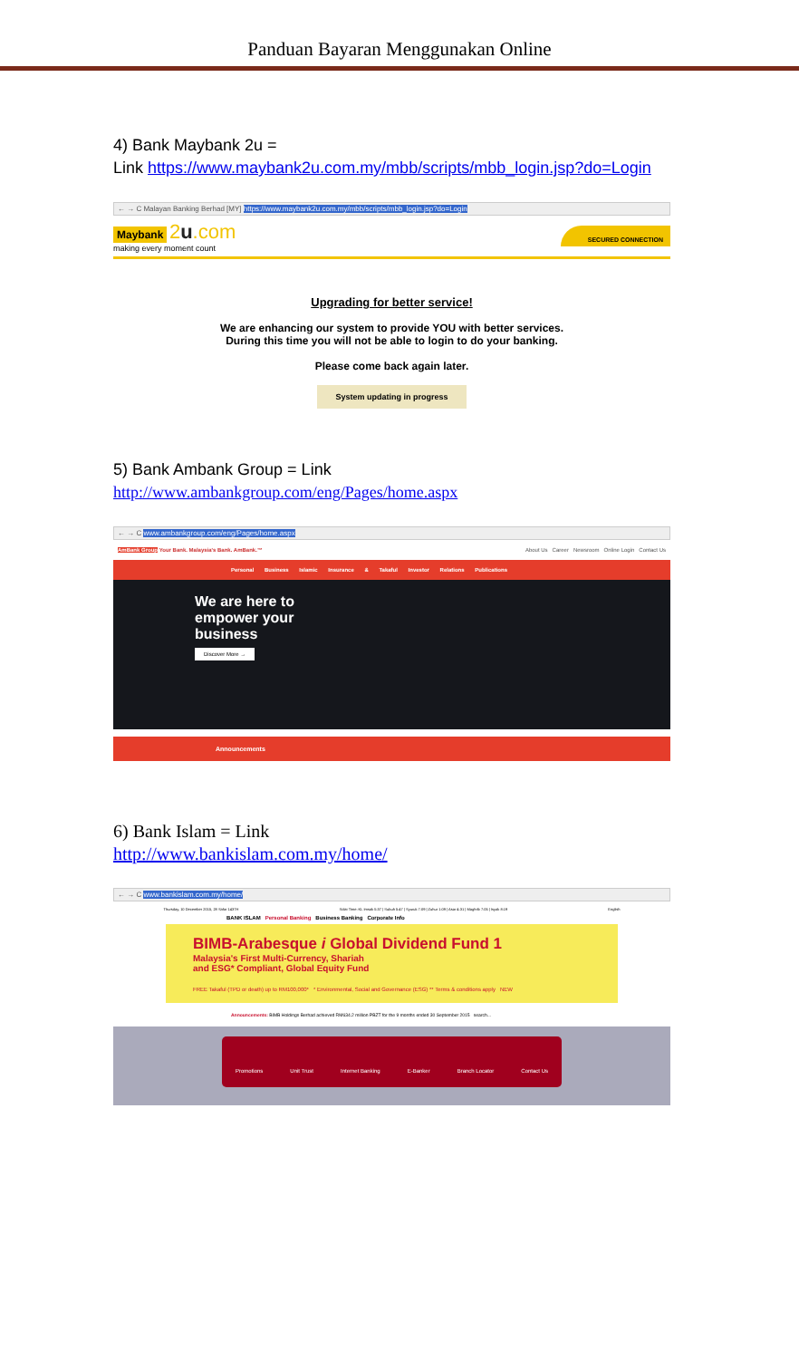Panduan Bayaran Menggunakan Online
4) Bank Maybank 2u =
Link https://www.maybank2u.com.my/mbb/scripts/mbb_login.jsp?do=Login
← → C Malayan Banking Berhad [MY] https://www.maybank2u.com.my/mbb/scripts/mbb_login.jsp?do=Login
Maybank 2u.com
making every moment count
SECURED CONNECTION
Upgrading for better service!
We are enhancing our system to provide YOU with better services.
During this time you will not be able to login to do your banking.
Please come back again later.
System updating in progress
5) Bank Ambank Group = Link
http://www.ambankgroup.com/eng/Pages/home.aspx
← → C www.ambankgroup.com/eng/Pages/home.aspx
AmBank Group Your Bank. Malaysia's Bank. AmBank.™ About Us Career Newsroom Online Login Contact Us
Personal Business Islamic Insurance & Takaful Investor Relations Publications
We are here to
empower your
business
Discover More →
Announcements
6) Bank Islam = Link
http://www.bankislam.com.my/home/
← → C www.bankislam.com.my/home/
Thursday, 10 December 2015, 28 Safar 1437H Solat Time: KL Imsak 5:37 | Subuh 5:47 | Syuruk 7:09 | Zuhur 1:09 | Asar 4:31 | Maghrib 7:05 | Isyak 8:19 English
BANK ISLAM Personal Banking Business Banking Corporate Info
BIMB-Arabesque i Global Dividend Fund 1
Malaysia's First Multi-Currency, Shariah
and ESG* Compliant, Global Equity Fund
FREE Takaful (TPD or death) up to RM100,000* * Environmental, Social and Governance (ESG) ** Terms & conditions apply NEW
Announcements: BIMB Holdings Berhad achieved RM634.2 million PBZT for the 9 months ended 30 September 2015 search...
Promotions Unit Trust Internet Banking E-Banker Branch Locator Contact Us